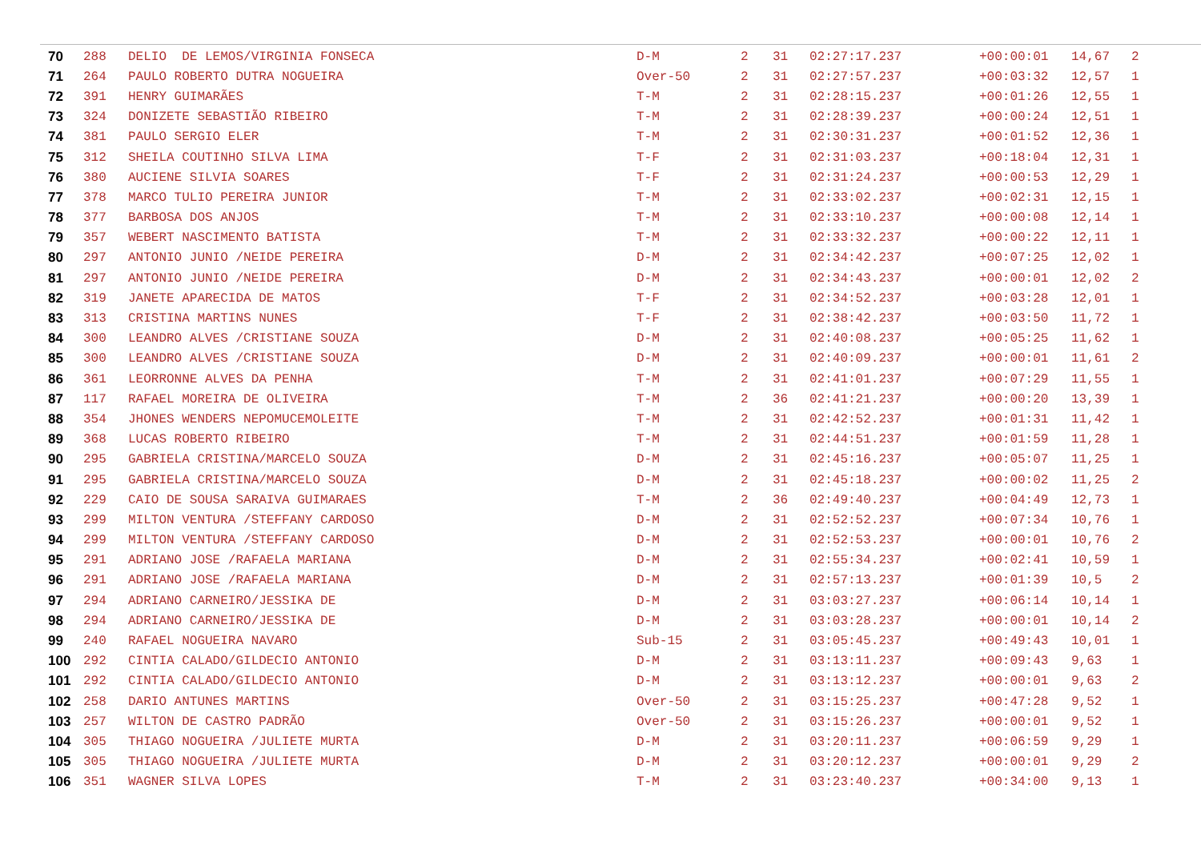| 70 | 288 | DELIO DE LEMOS/VIRGINIA FONSECA | D-M | 2 | 31 | 02:27:17.237 | +00:00:01 | 14,67 | 2 |
| 71 | 264 | PAULO ROBERTO DUTRA NOGUEIRA | Over-50 | 2 | 31 | 02:27:57.237 | +00:03:32 | 12,57 | 1 |
| 72 | 391 | HENRY GUIMARÃES | T-M | 2 | 31 | 02:28:15.237 | +00:01:26 | 12,55 | 1 |
| 73 | 324 | DONIZETE SEBASTIÃO RIBEIRO | T-M | 2 | 31 | 02:28:39.237 | +00:00:24 | 12,51 | 1 |
| 74 | 381 | PAULO SERGIO ELER | T-M | 2 | 31 | 02:30:31.237 | +00:01:52 | 12,36 | 1 |
| 75 | 312 | SHEILA COUTINHO SILVA LIMA | T-F | 2 | 31 | 02:31:03.237 | +00:18:04 | 12,31 | 1 |
| 76 | 380 | AUCIENE SILVIA SOARES | T-F | 2 | 31 | 02:31:24.237 | +00:00:53 | 12,29 | 1 |
| 77 | 378 | MARCO TULIO PEREIRA JUNIOR | T-M | 2 | 31 | 02:33:02.237 | +00:02:31 | 12,15 | 1 |
| 78 | 377 | BARBOSA DOS ANJOS | T-M | 2 | 31 | 02:33:10.237 | +00:00:08 | 12,14 | 1 |
| 79 | 357 | WEBERT NASCIMENTO BATISTA | T-M | 2 | 31 | 02:33:32.237 | +00:00:22 | 12,11 | 1 |
| 80 | 297 | ANTONIO JUNIO /NEIDE PEREIRA | D-M | 2 | 31 | 02:34:42.237 | +00:07:25 | 12,02 | 1 |
| 81 | 297 | ANTONIO JUNIO /NEIDE PEREIRA | D-M | 2 | 31 | 02:34:43.237 | +00:00:01 | 12,02 | 2 |
| 82 | 319 | JANETE APARECIDA DE MATOS | T-F | 2 | 31 | 02:34:52.237 | +00:03:28 | 12,01 | 1 |
| 83 | 313 | CRISTINA MARTINS NUNES | T-F | 2 | 31 | 02:38:42.237 | +00:03:50 | 11,72 | 1 |
| 84 | 300 | LEANDRO ALVES /CRISTIANE SOUZA | D-M | 2 | 31 | 02:40:08.237 | +00:05:25 | 11,62 | 1 |
| 85 | 300 | LEANDRO ALVES /CRISTIANE SOUZA | D-M | 2 | 31 | 02:40:09.237 | +00:00:01 | 11,61 | 2 |
| 86 | 361 | LEORRONNE ALVES DA PENHA | T-M | 2 | 31 | 02:41:01.237 | +00:07:29 | 11,55 | 1 |
| 87 | 117 | RAFAEL MOREIRA DE OLIVEIRA | T-M | 2 | 36 | 02:41:21.237 | +00:00:20 | 13,39 | 1 |
| 88 | 354 | JHONES WENDERS NEPOMUCEMOLEITE | T-M | 2 | 31 | 02:42:52.237 | +00:01:31 | 11,42 | 1 |
| 89 | 368 | LUCAS ROBERTO RIBEIRO | T-M | 2 | 31 | 02:44:51.237 | +00:01:59 | 11,28 | 1 |
| 90 | 295 | GABRIELA CRISTINA/MARCELO SOUZA | D-M | 2 | 31 | 02:45:16.237 | +00:05:07 | 11,25 | 1 |
| 91 | 295 | GABRIELA CRISTINA/MARCELO SOUZA | D-M | 2 | 31 | 02:45:18.237 | +00:00:02 | 11,25 | 2 |
| 92 | 229 | CAIO DE SOUSA SARAIVA GUIMARAES | T-M | 2 | 36 | 02:49:40.237 | +00:04:49 | 12,73 | 1 |
| 93 | 299 | MILTON VENTURA /STEFFANY CARDOSO | D-M | 2 | 31 | 02:52:52.237 | +00:07:34 | 10,76 | 1 |
| 94 | 299 | MILTON VENTURA /STEFFANY CARDOSO | D-M | 2 | 31 | 02:52:53.237 | +00:00:01 | 10,76 | 2 |
| 95 | 291 | ADRIANO JOSE /RAFAELA MARIANA | D-M | 2 | 31 | 02:55:34.237 | +00:02:41 | 10,59 | 1 |
| 96 | 291 | ADRIANO JOSE /RAFAELA MARIANA | D-M | 2 | 31 | 02:57:13.237 | +00:01:39 | 10,5 | 2 |
| 97 | 294 | ADRIANO CARNEIRO/JESSIKA DE | D-M | 2 | 31 | 03:03:27.237 | +00:06:14 | 10,14 | 1 |
| 98 | 294 | ADRIANO CARNEIRO/JESSIKA DE | D-M | 2 | 31 | 03:03:28.237 | +00:00:01 | 10,14 | 2 |
| 99 | 240 | RAFAEL NOGUEIRA NAVARO | Sub-15 | 2 | 31 | 03:05:45.237 | +00:49:43 | 10,01 | 1 |
| 100 | 292 | CINTIA CALADO/GILDECIO ANTONIO | D-M | 2 | 31 | 03:13:11.237 | +00:09:43 | 9,63 | 1 |
| 101 | 292 | CINTIA CALADO/GILDECIO ANTONIO | D-M | 2 | 31 | 03:13:12.237 | +00:00:01 | 9,63 | 2 |
| 102 | 258 | DARIO ANTUNES MARTINS | Over-50 | 2 | 31 | 03:15:25.237 | +00:47:28 | 9,52 | 1 |
| 103 | 257 | WILTON DE CASTRO PADRÃO | Over-50 | 2 | 31 | 03:15:26.237 | +00:00:01 | 9,52 | 1 |
| 104 | 305 | THIAGO NOGUEIRA /JULIETE MURTA | D-M | 2 | 31 | 03:20:11.237 | +00:06:59 | 9,29 | 1 |
| 105 | 305 | THIAGO NOGUEIRA /JULIETE MURTA | D-M | 2 | 31 | 03:20:12.237 | +00:00:01 | 9,29 | 2 |
| 106 | 351 | WAGNER SILVA LOPES | T-M | 2 | 31 | 03:23:40.237 | +00:34:00 | 9,13 | 1 |